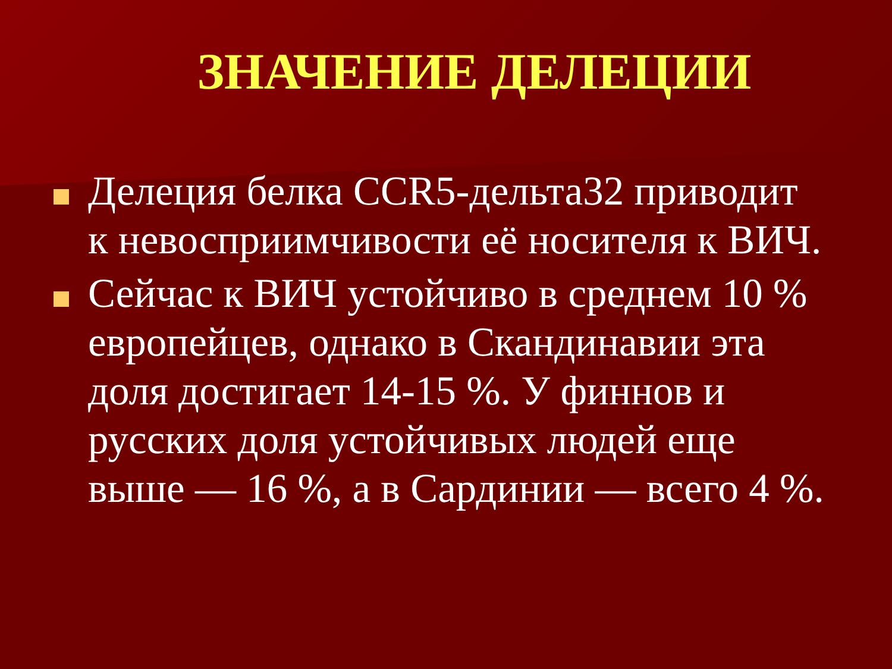ЗНАЧЕНИЕ ДЕЛЕЦИИ
Делеция белка CCR5-дельта32 приводит к невосприимчивости её носителя к ВИЧ.
Сейчас к ВИЧ устойчиво в среднем 10 % европейцев, однако в Скандинавии эта доля достигает 14-15 %. У финнов и русских доля устойчивых людей еще выше — 16 %, а в Сардинии — всего 4 %.